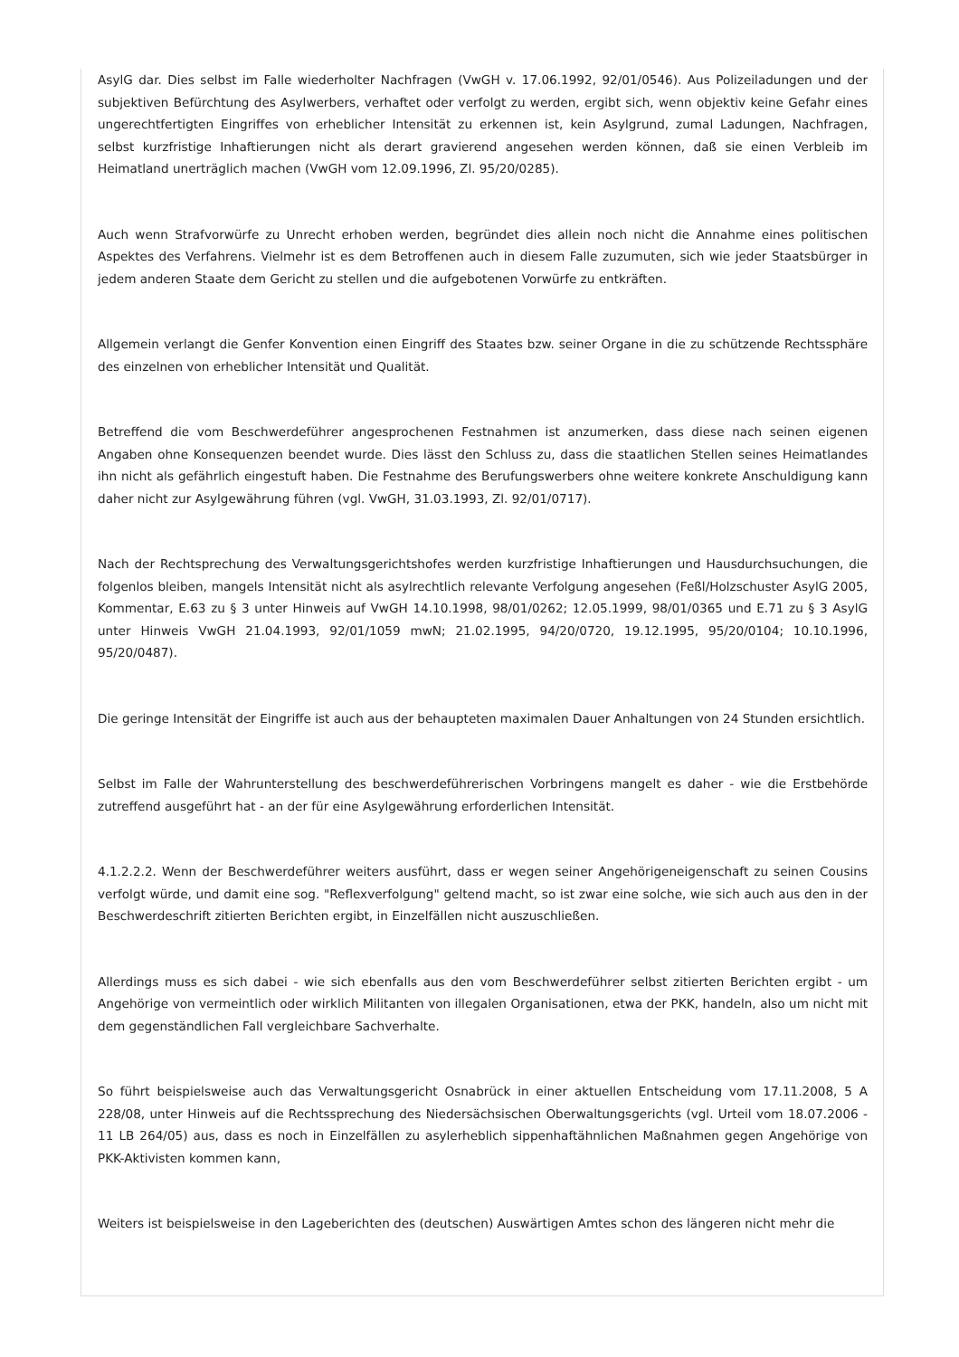AsylG dar. Dies selbst im Falle wiederholter Nachfragen (VwGH v. 17.06.1992, 92/01/0546). Aus Polizeiladungen und der subjektiven Befürchtung des Asylwerbers, verhaftet oder verfolgt zu werden, ergibt sich, wenn objektiv keine Gefahr eines ungerechtfertigten Eingriffes von erheblicher Intensität zu erkennen ist, kein Asylgrund, zumal Ladungen, Nachfragen, selbst kurzfristige Inhaftierungen nicht als derart gravierend angesehen werden können, daß sie einen Verbleib im Heimatland unerträglich machen (VwGH vom 12.09.1996, Zl. 95/20/0285).
Auch wenn Strafvorwürfe zu Unrecht erhoben werden, begründet dies allein noch nicht die Annahme eines politischen Aspektes des Verfahrens. Vielmehr ist es dem Betroffenen auch in diesem Falle zuzumuten, sich wie jeder Staatsbürger in jedem anderen Staate dem Gericht zu stellen und die aufgebotenen Vorwürfe zu entkräften.
Allgemein verlangt die Genfer Konvention einen Eingriff des Staates bzw. seiner Organe in die zu schützende Rechtssphäre des einzelnen von erheblicher Intensität und Qualität.
Betreffend die vom Beschwerdeführer angesprochenen Festnahmen ist anzumerken, dass diese nach seinen eigenen Angaben ohne Konsequenzen beendet wurde. Dies lässt den Schluss zu, dass die staatlichen Stellen seines Heimatlandes ihn nicht als gefährlich eingestuft haben. Die Festnahme des Berufungswerbers ohne weitere konkrete Anschuldigung kann daher nicht zur Asylgewährung führen (vgl. VwGH, 31.03.1993, Zl. 92/01/0717).
Nach der Rechtsprechung des Verwaltungsgerichtshofes werden kurzfristige Inhaftierungen und Hausdurchsuchungen, die folgenlos bleiben, mangels Intensität nicht als asylrechtlich relevante Verfolgung angesehen (Feßl/Holzschuster AsylG 2005, Kommentar, E.63 zu § 3 unter Hinweis auf VwGH 14.10.1998, 98/01/0262; 12.05.1999, 98/01/0365 und E.71 zu § 3 AsylG unter Hinweis VwGH 21.04.1993, 92/01/1059 mwN; 21.02.1995, 94/20/0720, 19.12.1995, 95/20/0104; 10.10.1996, 95/20/0487).
Die geringe Intensität der Eingriffe ist auch aus der behaupteten maximalen Dauer Anhaltungen von 24 Stunden ersichtlich.
Selbst im Falle der Wahrunterstellung des beschwerdeführerischen Vorbringens mangelt es daher - wie die Erstbehörde zutreffend ausgeführt hat - an der für eine Asylgewährung erforderlichen Intensität.
4.1.2.2.2. Wenn der Beschwerdeführer weiters ausführt, dass er wegen seiner Angehörigeneigenschaft zu seinen Cousins verfolgt würde, und damit eine sog. "Reflexverfolgung" geltend macht, so ist zwar eine solche, wie sich auch aus den in der Beschwerdeschrift zitierten Berichten ergibt, in Einzelfällen nicht auszuschließen.
Allerdings muss es sich dabei - wie sich ebenfalls aus den vom Beschwerdeführer selbst zitierten Berichten ergibt - um Angehörige von vermeintlich oder wirklich Militanten von illegalen Organisationen, etwa der PKK, handeln, also um nicht mit dem gegenständlichen Fall vergleichbare Sachverhalte.
So führt beispielsweise auch das Verwaltungsgericht Osnabrück in einer aktuellen Entscheidung vom 17.11.2008, 5 A 228/08, unter Hinweis auf die Rechtssprechung des Niedersächsischen Oberwaltungsgerichts (vgl. Urteil vom 18.07.2006 - 11 LB 264/05) aus, dass es noch in Einzelfällen zu asylerheblich sippenhaftähnlichen Maßnahmen gegen Angehörige von PKK-Aktivisten kommen kann,
Weiters ist beispielsweise in den Lageberichten des (deutschen) Auswärtigen Amtes schon des längeren nicht mehr die